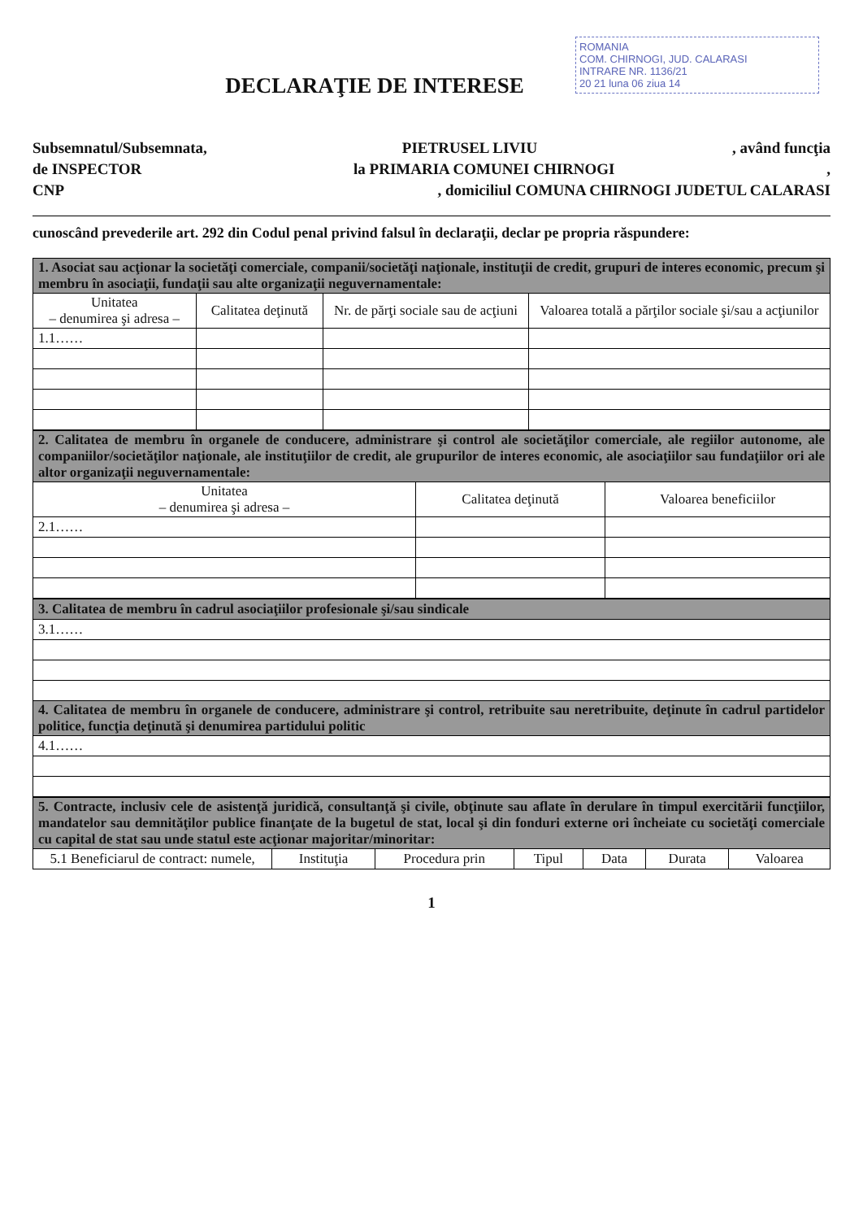ROMANIA
COM. CHIRNOGI, JUD. CALARASI
INTRARE NR. 1136/21
20 21 luna 06 ziua 14
DECLARAŢIE DE INTERESE
Subsemnatul/Subsemnata, PIETRUSEL LIVIU, având funcţia
de INSPECTOR la PRIMARIA COMUNEI CHIRNOGI,
CNP, domiciliul COMUNA CHIRNOGI JUDETUL CALARASI
cunoscând prevederile art. 292 din Codul penal privind falsul în declaraţii, declar pe propria răspundere:
| 1. Asociat sau acţionar la societăţi comerciale, companii/societăţi naţionale, instituţii de credit, grupuri de interes economic, precum şi membru în asociaţii, fundaţii sau alte organizaţii neguvernamentale: | | | |
| Unitatea – denumirea şi adresa – | Calitatea deţinută | Nr. de părţi sociale sau de acţiuni | Valoarea totală a părţilor sociale şi/sau a acţiunilor |
| 1.1…… | | | |
| 2. Calitatea de membru în organele de conducere, administrare şi control ale societăţilor comerciale, ale regiilor autonome, ale companiilor/societăţilor naţionale, ale instituţiilor de credit, ale grupurilor de interes economic, ale asociaţiilor sau fundaţiilor ori ale altor organizaţii neguvernamentale: | | |
| Unitatea – denumirea şi adresa – | Calitatea deţinută | Valoarea beneficiilor |
| 2.1…… | | |
| 3. Calitatea de membru în cadrul asociaţiilor profesionale şi/sau sindicale |
| 3.1…… |
| 4. Calitatea de membru în organele de conducere, administrare şi control, retribuite sau neretribuite, deţinute în cadrul partidelor politice, funcţia deţinută şi denumirea partidului politic |
| 4.1…… |
| 5. Contracte, inclusiv cele de asistenţă juridică, consultanţă şi civile, obţinute sau aflate în derulare în timpul exercitării funcţiilor, mandatelor sau demnităţilor publice finanţate de la bugetul de stat, local şi din fonduri externe ori încheiate cu societăţi comerciale cu capital de stat sau unde statul este acţionar majoritar/minoritar: | | | | | | |
| 5.1 Beneficiarul de contract: numele, | Instituţia | Procedura prin | Tipul | Data | Durata | Valoarea |
1